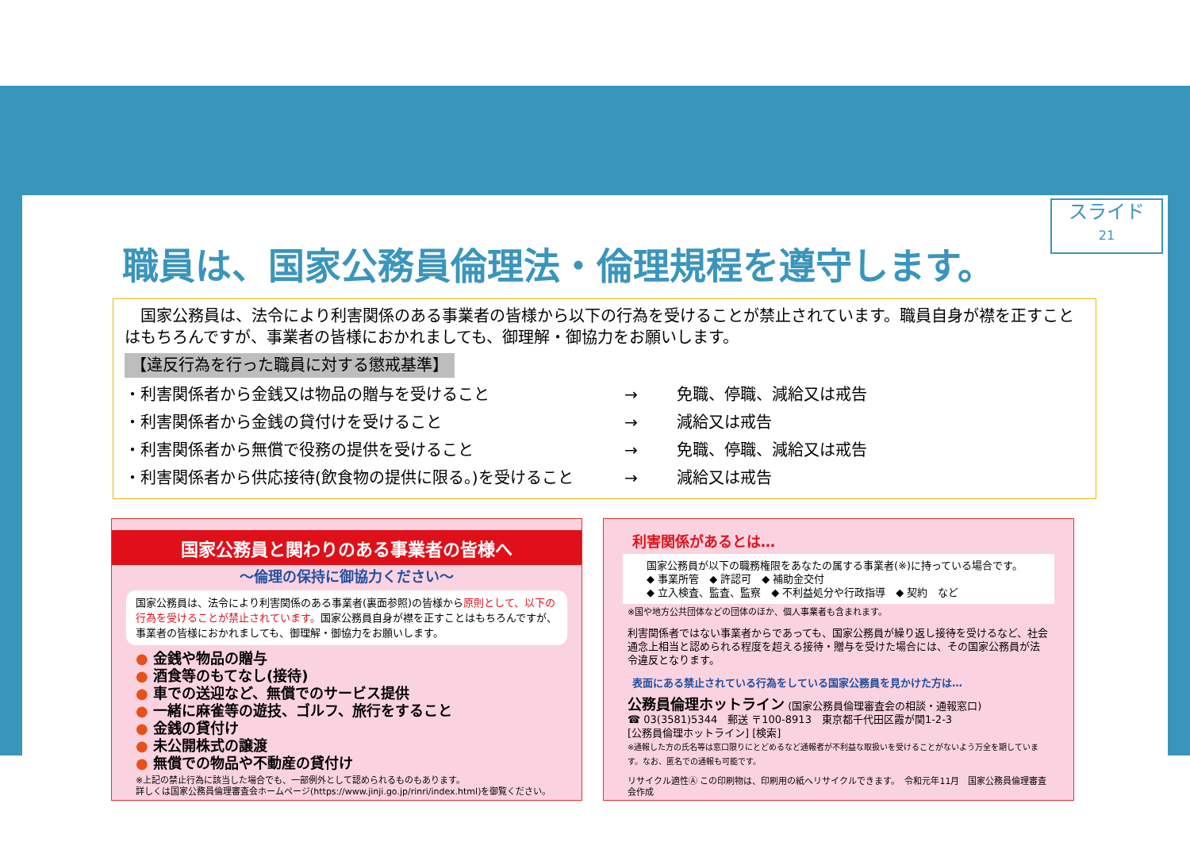スライド
21
職員は、国家公務員倫理法・倫理規程を遵守します。
　国家公務員は、法令により利害関係のある事業者の皆様から以下の行為を受けることが禁止されています。職員自身が襟を正すことはもちろんですが、事業者の皆様におかれましても、御理解・御協力をお願いします。
【違反行為を行った職員に対する懲戒基準】
・利害関係者から金銭又は物品の贈与を受けること → 免職、停職、減給又は戒告
・利害関係者から金銭の貸付けを受けること → 減給又は戒告
・利害関係者から無償で役務の提供を受けること → 免職、停職、減給又は戒告
・利害関係者から供応接待(飲食物の提供に限る。)を受けること → 減給又は戒告
国家公務員と関わりのある事業者の皆様へ
～倫理の保持に御協力ください～
国家公務員は、法令により利害関係のある事業者(裏面参照)の皆様から原則として、以下の行為を受けることが禁止されています。国家公務員自身が襟を正すことはもちろんですが、事業者の皆様におかれましても、御理解・御協力をお願いします。
● 金銭や物品の贈与
● 酒食等のもてなし(接待)
● 車での送迎など、無償でのサービス提供
● 一緒に麻雀等の遊技、ゴルフ、旅行をすること
● 金銭の貸付け
● 未公開株式の譲渡
● 無償での物品や不動産の貸付け
※上記の禁止行為に該当した場合でも、一部例外として認められるものもあります。
詳しくは国家公務員倫理審査会ホームページ(https://www.jinji.go.jp/rinri/index.html)を御覧ください。
利害関係があるとは…
国家公務員が以下の職務権限をあなたの属する事業者(※)に持っている場合です。
◆ 事業所管　◆ 許認可　◆ 補助金交付
◆ 立入検査、監査、監察　◆ 不利益処分や行政指導　◆ 契約　など
※国や地方公共団体などの団体のほか、個人事業者も含まれます。
利害関係者ではない事業者からであっても、国家公務員が繰り返し接待を受けるなど、社会通念上相当と認められる程度を超える接待・贈与を受けた場合には、その国家公務員が法令違反となります。
表面にある禁止されている行為をしている国家公務員を見かけた方は…
公務員倫理ホットライン (国家公務員倫理審査会の相談・通報窓口)
☎ 03(3581)5344　郵送 〒100-8913　東京都千代田区霞が関1-2-3
[公務員倫理ホットライン] [検索]
※通報した方の氏名等は窓口限りにとどめるなど通報者が不利益な取扱いを受けることがないよう万全を期しています。なお、匿名での通報も可能です。
リサイクル適性Ⓐ この印刷物は、印刷用の紙へリサイクルできます。　令和元年11月　国家公務員倫理審査会作成